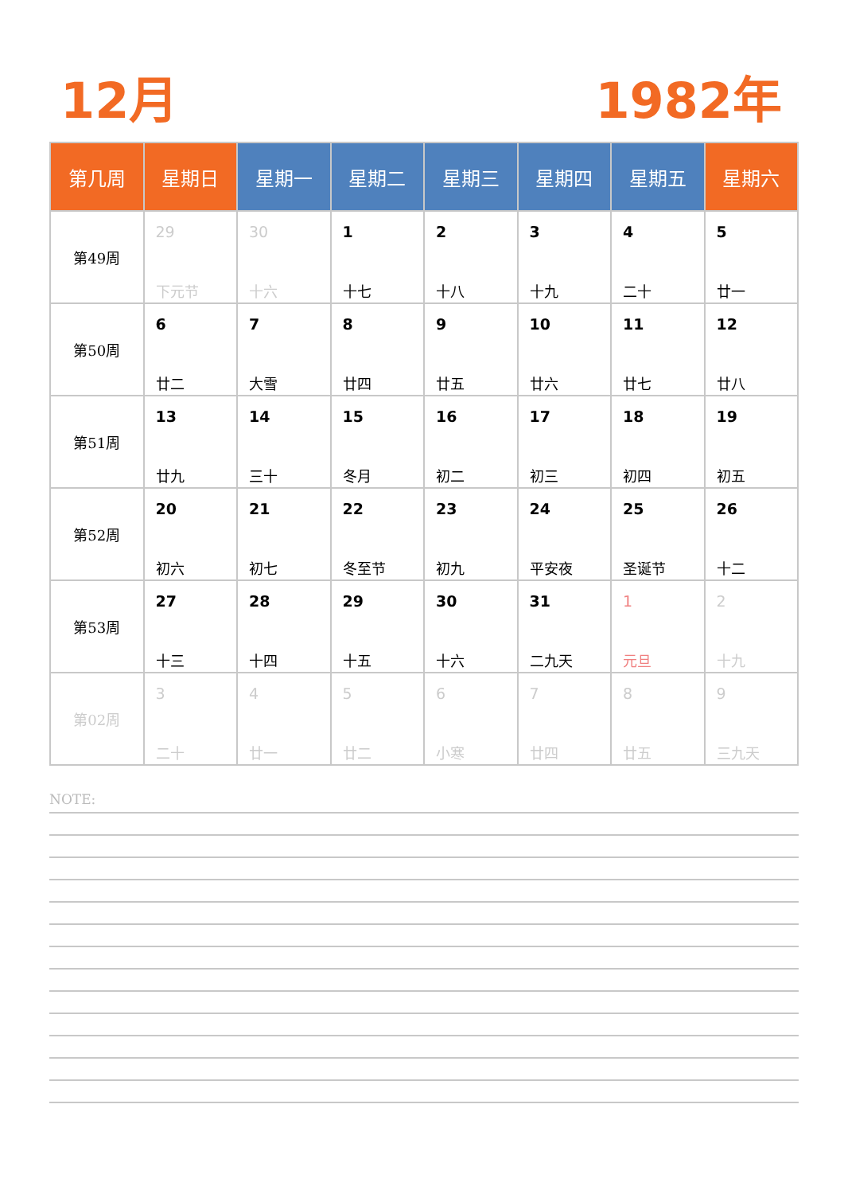12月 1982年
| 第几周 | 星期日 | 星期一 | 星期二 | 星期三 | 星期四 | 星期五 | 星期六 |
| --- | --- | --- | --- | --- | --- | --- | --- |
| 第49周 | 29 下元节 | 30 十六 | 1 十七 | 2 十八 | 3 十九 | 4 二十 | 5 廿一 |
| 第50周 | 6 廿二 | 7 大雪 | 8 廿四 | 9 廿五 | 10 廿六 | 11 廿七 | 12 廿八 |
| 第51周 | 13 廿九 | 14 三十 | 15 冬月 | 16 初二 | 17 初三 | 18 初四 | 19 初五 |
| 第52周 | 20 初六 | 21 初七 | 22 冬至节 | 23 初九 | 24 平安夜 | 25 圣诞节 | 26 十二 |
| 第53周 | 27 十三 | 28 十四 | 29 十五 | 30 十六 | 31 二九天 | 1 元旦 | 2 十九 |
| 第02周 | 3 二十 | 4 廿一 | 5 廿二 | 6 小寒 | 7 廿四 | 8 廿五 | 9 三九天 |
NOTE: